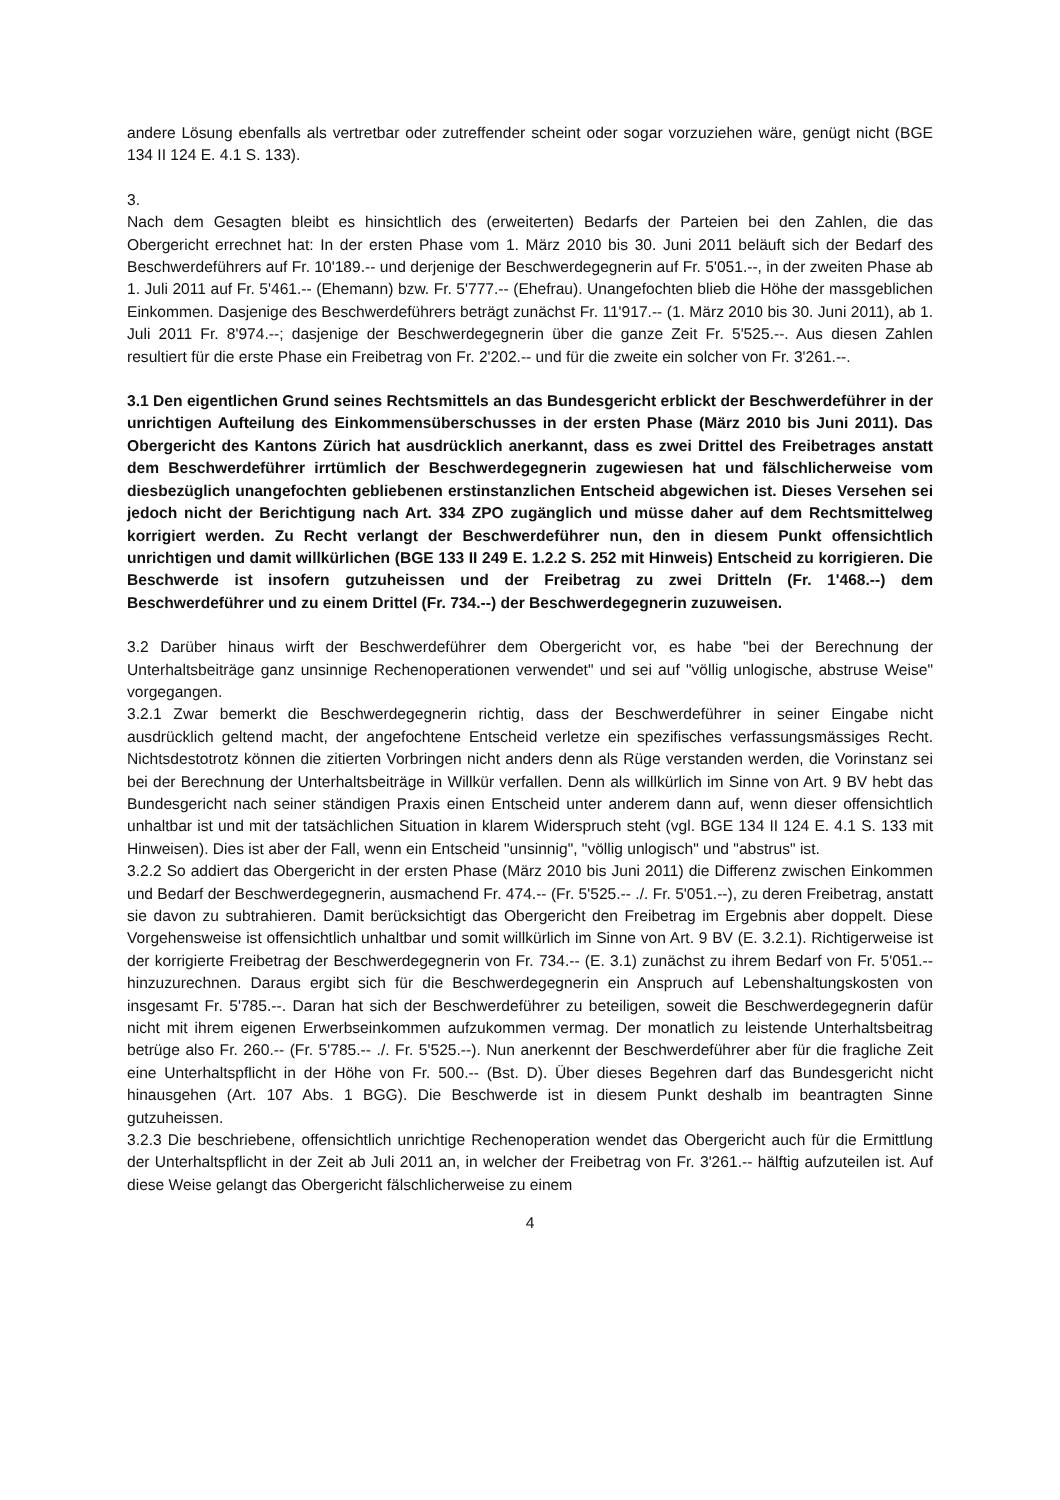andere Lösung ebenfalls als vertretbar oder zutreffender scheint oder sogar vorzuziehen wäre, genügt nicht (BGE 134 II 124 E. 4.1 S. 133).
3.
Nach dem Gesagten bleibt es hinsichtlich des (erweiterten) Bedarfs der Parteien bei den Zahlen, die das Obergericht errechnet hat: In der ersten Phase vom 1. März 2010 bis 30. Juni 2011 beläuft sich der Bedarf des Beschwerdeführers auf Fr. 10'189.-- und derjenige der Beschwerdegegnerin auf Fr. 5'051.--, in der zweiten Phase ab 1. Juli 2011 auf Fr. 5'461.-- (Ehemann) bzw. Fr. 5'777.-- (Ehefrau). Unangefochten blieb die Höhe der massgeblichen Einkommen. Dasjenige des Beschwerdeführers beträgt zunächst Fr. 11'917.-- (1. März 2010 bis 30. Juni 2011), ab 1. Juli 2011 Fr. 8'974.--; dasjenige der Beschwerdegegnerin über die ganze Zeit Fr. 5'525.--. Aus diesen Zahlen resultiert für die erste Phase ein Freibetrag von Fr. 2'202.-- und für die zweite ein solcher von Fr. 3'261.--.
3.1 Den eigentlichen Grund seines Rechtsmittels an das Bundesgericht erblickt der Beschwerdeführer in der unrichtigen Aufteilung des Einkommensüberschusses in der ersten Phase (März 2010 bis Juni 2011). Das Obergericht des Kantons Zürich hat ausdrücklich anerkannt, dass es zwei Drittel des Freibetrages anstatt dem Beschwerdeführer irrtümlich der Beschwerdegegnerin zugewiesen hat und fälschlicherweise vom diesbezüglich unangefochten gebliebenen erstinstanzlichen Entscheid abgewichen ist. Dieses Versehen sei jedoch nicht der Berichtigung nach Art. 334 ZPO zugänglich und müsse daher auf dem Rechtsmittelweg korrigiert werden. Zu Recht verlangt der Beschwerdeführer nun, den in diesem Punkt offensichtlich unrichtigen und damit willkürlichen (BGE 133 II 249 E. 1.2.2 S. 252 mit Hinweis) Entscheid zu korrigieren. Die Beschwerde ist insofern gutzuheissen und der Freibetrag zu zwei Dritteln (Fr. 1'468.--) dem Beschwerdeführer und zu einem Drittel (Fr. 734.--) der Beschwerdegegnerin zuzuweisen.
3.2 Darüber hinaus wirft der Beschwerdeführer dem Obergericht vor, es habe "bei der Berechnung der Unterhaltsbeiträge ganz unsinnige Rechenoperationen verwendet" und sei auf "völlig unlogische, abstruse Weise" vorgegangen.
3.2.1 Zwar bemerkt die Beschwerdegegnerin richtig, dass der Beschwerdeführer in seiner Eingabe nicht ausdrücklich geltend macht, der angefochtene Entscheid verletze ein spezifisches verfassungsmässiges Recht. Nichtsdestotrotz können die zitierten Vorbringen nicht anders denn als Rüge verstanden werden, die Vorinstanz sei bei der Berechnung der Unterhaltsbeiträge in Willkür verfallen. Denn als willkürlich im Sinne von Art. 9 BV hebt das Bundesgericht nach seiner ständigen Praxis einen Entscheid unter anderem dann auf, wenn dieser offensichtlich unhaltbar ist und mit der tatsächlichen Situation in klarem Widerspruch steht (vgl. BGE 134 II 124 E. 4.1 S. 133 mit Hinweisen). Dies ist aber der Fall, wenn ein Entscheid "unsinnig", "völlig unlogisch" und "abstrus" ist.
3.2.2 So addiert das Obergericht in der ersten Phase (März 2010 bis Juni 2011) die Differenz zwischen Einkommen und Bedarf der Beschwerdegegnerin, ausmachend Fr. 474.-- (Fr. 5'525.-- ./. Fr. 5'051.--), zu deren Freibetrag, anstatt sie davon zu subtrahieren. Damit berücksichtigt das Obergericht den Freibetrag im Ergebnis aber doppelt. Diese Vorgehensweise ist offensichtlich unhaltbar und somit willkürlich im Sinne von Art. 9 BV (E. 3.2.1). Richtigerweise ist der korrigierte Freibetrag der Beschwerdegegnerin von Fr. 734.-- (E. 3.1) zunächst zu ihrem Bedarf von Fr. 5'051.-- hinzuzurechnen. Daraus ergibt sich für die Beschwerdegegnerin ein Anspruch auf Lebenshaltungskosten von insgesamt Fr. 5'785.--. Daran hat sich der Beschwerdeführer zu beteiligen, soweit die Beschwerdegegnerin dafür nicht mit ihrem eigenen Erwerbseinkommen aufzukommen vermag. Der monatlich zu leistende Unterhaltsbeitrag betrüge also Fr. 260.-- (Fr. 5'785.-- ./. Fr. 5'525.--). Nun anerkennt der Beschwerdeführer aber für die fragliche Zeit eine Unterhaltspflicht in der Höhe von Fr. 500.-- (Bst. D). Über dieses Begehren darf das Bundesgericht nicht hinausgehen (Art. 107 Abs. 1 BGG). Die Beschwerde ist in diesem Punkt deshalb im beantragten Sinne gutzuheissen.
3.2.3 Die beschriebene, offensichtlich unrichtige Rechenoperation wendet das Obergericht auch für die Ermittlung der Unterhaltspflicht in der Zeit ab Juli 2011 an, in welcher der Freibetrag von Fr. 3'261.-- hälftig aufzuteilen ist. Auf diese Weise gelangt das Obergericht fälschlicherweise zu einem
4